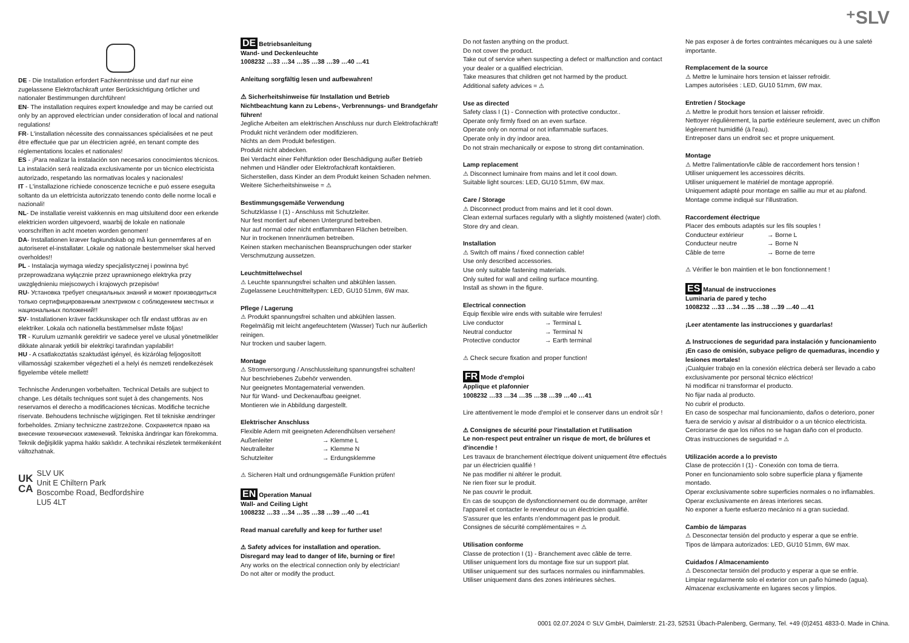⁺SLV
DE - Die Installation erfordert Fachkenntnisse und darf nur eine zugelassene Elektrofachkraft unter Berücksichtigung örtlicher und nationaler Bestimmungen durchführen!
EN- The installation requires expert knowledge and may be carried out only by an approved electrician under consideration of local and national regulations!
FR- L'installation nécessite des connaissances spécialisées et ne peut être effectuée que par un électricien agréé, en tenant compte des réglementations locales et nationales!
ES - ¡Para realizar la instalación son necesarios conocimientos técnicos. La instalación será realizada exclusivamente por un técnico electricista autorizado, respetando las normativas locales y nacionales!
IT - L'installazione richiede conoscenze tecniche e può essere eseguita soltanto da un elettricista autorizzato tenendo conto delle norme locali e nazionali!
NL- De installatie vereist vakkennis en mag uitsluitend door een erkende elektricien worden uitgevoerd, waarbij de lokale en nationale voorschriften in acht moeten worden genomen!
DA- Installationen kræver fagkundskab og må kun gennemføres af en autoriseret el-installatør. Lokale og nationale bestemmelser skal herved overholdes!!
PL - Instalacja wymaga wiedzy specjalistycznej i powinna być przeprowadzana wyłącznie przez uprawnionego elektryka przy uwzględnieniu miejscowych i krajowych przepisów!
RU- Установка требует специальных знаний и может производиться только сертифицированным электриком с соблюдением местных и национальных положений!!
SV- Installationen kräver fackkunskaper och får endast utföras av en elektriker. Lokala och nationella bestämmelser måste följas!
TR - Kurulum uzmanlık gerektirir ve sadece yerel ve ulusal yönetmelikler dikkate alınarak yetkili bir elektrikçi tarafından yapılabilir!
HU - A csatlakoztatás szaktudást igényel, és kizárólag feljogosított villamossági szakember végezheti el a helyi és nemzeti rendelkezések figyelembe vétele mellett!
Technische Änderungen vorbehalten. Technical Details are subject to change. Les détails techniques sont sujet à des changements. Nos reservamos el derecho a modificaciones técnicas. Modifiche tecniche riservate. Behoudens technische wijzigingen. Ret til tekniske ændringer forbeholdes. Zmiany techniczne zastrzeżone. Сохраняется право на внесение технических изменений. Tekniska ändringar kan förekomma. Teknik değişiklik yapma hakkı saklıdır. A technikai részletek termékenként változhatnak.
UK
CA
SLV UK
Unit E Chiltern Park
Boscombe Road, Bedfordshire
LU5 4LT
DE Betriebsanleitung
Wand- und Deckenleuchte
1008232 …33 …34 …35 …38 …39 …40 …41
Anleitung sorgfältig lesen und aufbewahren!
⚠ Sicherheitshinweise für Installation und Betrieb
Nichtbeachtung kann zu Lebens-, Verbrennungs- und Brandgefahr führen!
Jegliche Arbeiten am elektrischen Anschluss nur durch Elektrofachkraft!
Produkt nicht verändern oder modifizieren.
Nichts an dem Produkt befestigen.
Produkt nicht abdecken.
Bei Verdacht einer Fehlfunktion oder Beschädigung außer Betrieb nehmen und Händler oder Elektrofachkraft kontaktieren.
Sicherstellen, dass Kinder an dem Produkt keinen Schaden nehmen.
Weitere Sicherheitshinweise = ⚠
Bestimmungsgemäße Verwendung
Schutzklasse I (1) - Anschluss mit Schutzleiter.
Nur fest montiert auf ebenen Untergrund betreiben.
Nur auf normal oder nicht entflammbaren Flächen betreiben.
Nur in trockenen Innenräumen betreiben.
Keinen starken mechanischen Beanspruchungen oder starker Verschmutzung aussetzen.
Leuchtmittelwechsel
⚠ Leuchte spannungsfrei schalten und abkühlen lassen.
Zugelassene Leuchtmitteltypen: LED, GU10 51mm, 6W max.
Pflege / Lagerung
⚠ Produkt spannungsfrei schalten und abkühlen lassen.
Regelmäßig mit leicht angefeuchtetem (Wasser) Tuch nur äußerlich reinigen.
Nur trocken und sauber lagern.
Montage
⚠ Stromversorgung / Anschlussleitung spannungsfrei schalten!
Nur beschriebenes Zubehör verwenden.
Nur geeignetes Montagematerial verwenden.
Nur für Wand- und Deckenaufbau geeignet.
Montieren wie in Abbildung dargestellt.
Elektrischer Anschluss
Flexible Adern mit geeigneten Aderendhülsen versehen!
Außenleiter → Klemme L
Neutralleiter → Klemme N
Schutzleiter → Erdungsklemme
⚠ Sicheren Halt und ordnungsgemäße Funktion prüfen!
EN Operation Manual
Wall- and Ceiling Light
1008232 …33 …34 …35 …38 …39 …40 …41
Read manual carefully and keep for further use!
⚠ Safety advices for installation and operation.
Disregard may lead to danger of life, burning or fire!
Any works on the electrical connection only by electrician!
Do not alter or modify the product.
Do not fasten anything on the product.
Do not cover the product.
Take out of service when suspecting a defect or malfunction and contact your dealer or a qualified electrician.
Take measures that children get not harmed by the product.
Additional safety advices = ⚠
Use as directed
Safety class I (1) - Connection with protective conductor..
Operate only firmly fixed on an even surface.
Operate only on normal or not inflammable surfaces.
Operate only in dry indoor area.
Do not strain mechanically or expose to strong dirt contamination.
Lamp replacement
⚠ Disconnect luminaire from mains and let it cool down.
Suitable light sources: LED, GU10 51mm, 6W max.
Care / Storage
⚠ Disconnect product from mains and let it cool down.
Clean external surfaces regularly with a slightly moistened (water) cloth.
Store dry and clean.
Installation
⚠ Switch off mains / fixed connection cable!
Use only described accessories.
Use only suitable fastening materials.
Only suited for wall and ceiling surface mounting.
Install as shown in the figure.
Electrical connection
Equip flexible wire ends with suitable wire ferrules!
Live conductor → Terminal L
Neutral conductor → Terminal N
Protective conductor → Earth terminal
⚠ Check secure fixation and proper function!
FR Mode d'emploi
Applique et plafonnier
1008232 …33 …34 …35 …38 …39 …40 …41
Lire attentivement le mode d'emploi et le conserver dans un endroit sûr !
⚠ Consignes de sécurité pour l'installation et l'utilisation
Le non-respect peut entraîner un risque de mort, de brûlures et d'incendie !
Les travaux de branchement électrique doivent uniquement être effectués par un électricien qualifié !
Ne pas modifier ni altérer le produit.
Ne rien fixer sur le produit.
Ne pas couvrir le produit.
En cas de soupçon de dysfonctionnement ou de dommage, arrêter l'appareil et contacter le revendeur ou un électricien qualifié.
S'assurer que les enfants n'endommagent pas le produit.
Consignes de sécurité complémentaires = ⚠
Utilisation conforme
Classe de protection I (1) - Branchement avec câble de terre.
Utiliser uniquement lors du montage fixe sur un support plat.
Utiliser uniquement sur des surfaces normales ou ininflammables.
Utiliser uniquement dans des zones intérieures sèches.
Ne pas exposer à de fortes contraintes mécaniques ou à une saleté importante.
Remplacement de la source
⚠ Mettre le luminaire hors tension et laisser refroidir.
Lampes autorisées : LED, GU10 51mm, 6W max.
Entretien / Stockage
⚠ Mettre le produit hors tension et laisser refroidir.
Nettoyer régulièrement, la partie extérieure seulement, avec un chiffon légèrement humidifié (à l'eau).
Entreposer dans un endroit sec et propre uniquement.
Montage
⚠ Mettre l'alimentation/le câble de raccordement hors tension !
Utiliser uniquement les accessoires décrits.
Utiliser uniquement le matériel de montage approprié.
Uniquement adapté pour montage en saillie au mur et au plafond.
Montage comme indiqué sur l'illustration.
Raccordement électrique
Placer des embouts adaptés sur les fils souples !
Conducteur extérieur → Borne L
Conducteur neutre → Borne N
Câble de terre → Borne de terre
⚠ Vérifier le bon maintien et le bon fonctionnement !
ES Manual de instrucciones
Luminaria de pared y techo
1008232 …33 …34 …35 …38 …39 …40 …41
¡Leer atentamente las instrucciones y guardarlas!
⚠ Instrucciones de seguridad para instalación y funcionamiento
¡En caso de omisión, subyace peligro de quemaduras, incendio y lesiones mortales!
¡Cualquier trabajo en la conexión eléctrica deberá ser llevado a cabo exclusivamente por personal técnico eléctrico!
Ni modificar ni transformar el producto.
No fijar nada al producto.
No cubrir el producto.
En caso de sospechar mal funcionamiento, daños o deterioro, poner fuera de servicio y avisar al distribuidor o a un técnico electricista.
Cerciorarse de que los niños no se hagan daño con el producto.
Otras instrucciones de seguridad = ⚠
Utilización acorde a lo previsto
Clase de protección I (1) - Conexión con toma de tierra.
Poner en funcionamiento solo sobre superficie plana y fijamente montado.
Operar exclusivamente sobre superficies normales o no inflamables.
Operar exclusivamente en áreas interiores secas.
No exponer a fuerte esfuerzo mecánico ni a gran suciedad.
Cambio de lámparas
⚠ Desconectar tensión del producto y esperar a que se enfríe.
Tipos de lámpara autorizados: LED, GU10 51mm, 6W max.
Cuidados / Almacenamiento
⚠ Desconectar tensión del producto y esperar a que se enfríe.
Limpiar regularmente solo el exterior con un paño húmedo (agua).
Almacenar exclusivamente en lugares secos y limpios.
0001 02.07.2024 © SLV GmbH, Daimlerstr. 21-23, 52531 Übach-Palenberg, Germany, Tel. +49 (0)2451 4833-0. Made in China.